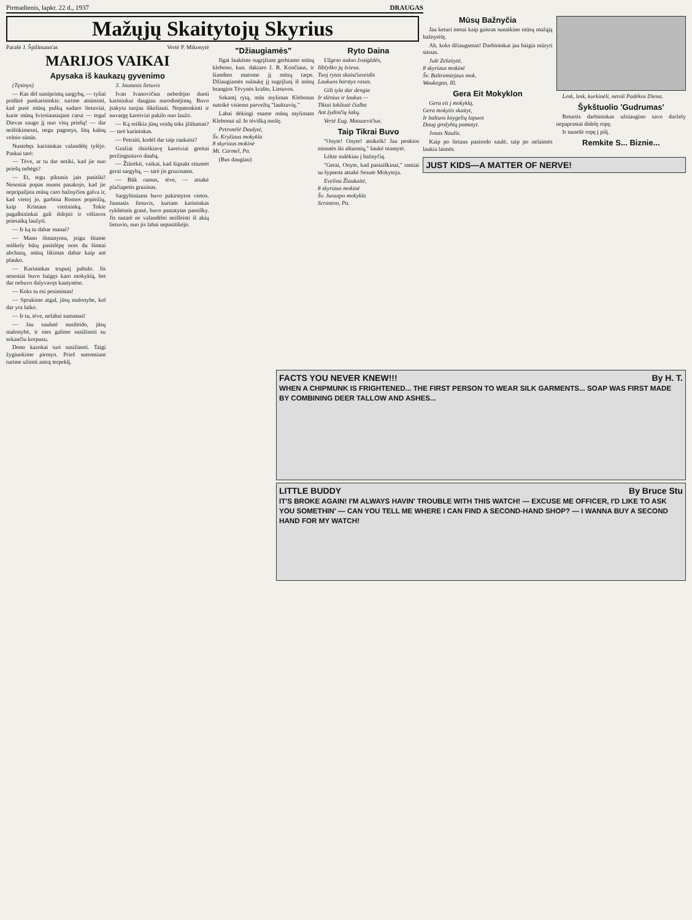Pirmadienis, lapkr. 22 d., 1937 DRAUGAS
Mažųjų Skaitytojų Skyrius
Parašė J. Špillmann'as Vertė P. Mikonytė
MARIJOS VAIKAI
Apysaka iš kaukazų gyvenimo
(Tęsinys)
— Kas dėl sustiprintų sargybų, — tyliai pridūrė puskarininkis: turime atsiminti, kad pusė mūsų pulkų sudaro lietuviai, kurie mūsų šviesiausiajam carui — tegul Dievas saugo jį nuo visų priešų! — dar neištikimesni, negu pagonys, šitų kalnų velnio sūnūs.
Nustebęs karininkas valandėlę tylėjo. Paskui tarė:
— Tėve, ar tu dar netiki, kad jie nuo priešų nebėgs?
— Et, tegu piktasis jais pasitiki! Neseniai popas mums pasakojo, kad jie nepripažįsta mūsų caro bažnyčios galva ir, kad vietoj jo, garbina Romos popiežių, kaip Kristaus vietininką. Tokie pagalbininkai gali išdrįsti ir vėliavos priesaiką laužyti.
— Ir ką tu dabar manai?
— Mano išmanymu, jeigu šitame miškely būtų pasislėpę nors du šimtai abchazų, mūsų likimas dabar kaip ant plauko.
— Karininkas truputį pabalo. Jis neseniai buvo baigęs karo mokyklą, bet dar nebuvo dalyvavęs kautynėse.
— Koks tu esi pesimistas!
— Sprukime atgal, jūsų malonybe, kol dar yra laiko.
— Ir tu, tėve, nelabai sumanus!
— Jau saulutė nusileido, jūsų malonybė, ir mes galime susižinoti su sekančiu korpusu.
Dono kazokai turi susižinoti. Taigi žygiuokime pirmyn. Prieš sutemsiant turime užimti antrą terpeklį.
3. Jaunasis lietuvis
Ivan Ivanovičius nebedrįso duoti karininkui daugiau nurodinėjimų. Buvo įsakyta tuojau iškeliauti. Nepatenkinti ir nuvargę kareiviai pakilo nuo laužo.
— Ką reiškia jūsų veidų toks įžūlumas? — tarė karininkas.
— Petraiti, kodėl dar taip raukaisi?
Gražiai išsirikiavę kareiviai greitai peržingsniavo daubą.
— Žiūrėkit, vaikai, kad šiąnakt eitumėt gerai sargybą, — tarė jis gruzinams.
— Būk ramus, tėve, — atsakė plačiapetis gruzinas.
Sargybiniams buvo pakirstytos vietos. Jaunasis lietuvis, kuriam karininkas rykštėmis grasė, buvo pastatytas pamišky. Jis nutarė ne valandėlei neišleisti iš akių lietuvio, nuo jis labai nepasitikėjo.
"Džiaugiamės"
Ilgai laukėme sugrįžtant gerbiamo mūsų klebono, kun. daktaro J. B. Končiaus, ir šiandien matome jį mūsų tarpe. Džiaugiamės sulaukę jį sugrįžusį iš mūsų brangios Tėvynės krašto, Lietuvos.
Sekantį rytą, mūs mylimas Klebonas suteikė visiems parvežtų "lauktuvių."
Labai dėkingi esame mūsų mylimam Klebonui už Jo tėvišką meilę.
Petronėlė Daulytė,
Šv. Kryžiaus mokykla
8 skyriaus mokinė
Mt. Carmel, Pa.
(Bus daugiau)
Ryto Daina
Užgeso aukso žvaigždės,
Išblyško jų šviesa.
Tuoj rytas skaisčiaveidis
Laukuos barstys rasas.
Gili tyla dar dengia
Ir slėnius ir laukus —
Tiktai lakštutė čiulba
Ant žydinčių šakų.
Vertė Eug. Matuzevičius.
Taip Tikrai Buvo
"Onyte! Onyte! atsikelk! Jau penkios minutės iki aštuonių," šaukė mamytė.
Lėkte nulėkiau į bažnyčią.
"Gerai, Onyte, kad pasiaiškinai," ramiai su šypsena atsakė Sesutė Mokytoja.
Evelina Žiaukaitė,
8 skyriaus mokinė
Šv. Juozapo mokykla
Scranton, Pa.
Mūsų Bažnyčia
Jau keturi metai kaip gaisras sunaikino mūsų mažąją bažnytėlę.
Ah, koks džiaugsmas! Darbininkai jau baigia mūryti sienas.
Julė Zelaitytė,
8 skyriaus mokinė
Šv. Baltramiejaus mok.
Waukegan, Ill.
Gera Eit Mokyklon
Gera eit į mokyklą,
Gera mokytis skaityt,
Ir baltuos knygelių lapuos
Daug grožybių pamatyt.
Jonas Naulis.
Kaip po lietaus pasirodo saulė, taip po nelaimės laukia laimės.
Lesk, lesk, kurkinėli, netoli Padėkos Diena.
Šykštuolio 'Gudrumas'
Beturtis darbininkas užsiaugino savo daržely nepaprastai didelę ropę.
Ir nunešė ropę į pilį.
Remkite S... Biznie...
JUST KIDS—A MATTER OF NERVE!
FACTS YOU NEVER KNEW!!! By H. T.
WHEN A CHIPMUNK IS FRIGHTENED... THE FIRST PERSON TO WEAR SILK GARMENTS... SOAP WAS FIRST MADE BY COMBINING DEER TALLOW AND ASHES...
LITTLE BUDDY By Bruce Stu
IT'S BROKE AGAIN! I'M ALWAYS HAVIN' TROUBLE WITH THIS WATCH! — EXCUSE ME OFFICER, I'D LIKE TO ASK YOU SOMETHIN' — CAN YOU TELL ME WHERE I CAN FIND A SECOND-HAND SHOP? — I WANNA BUY A SECOND HAND FOR MY WATCH!